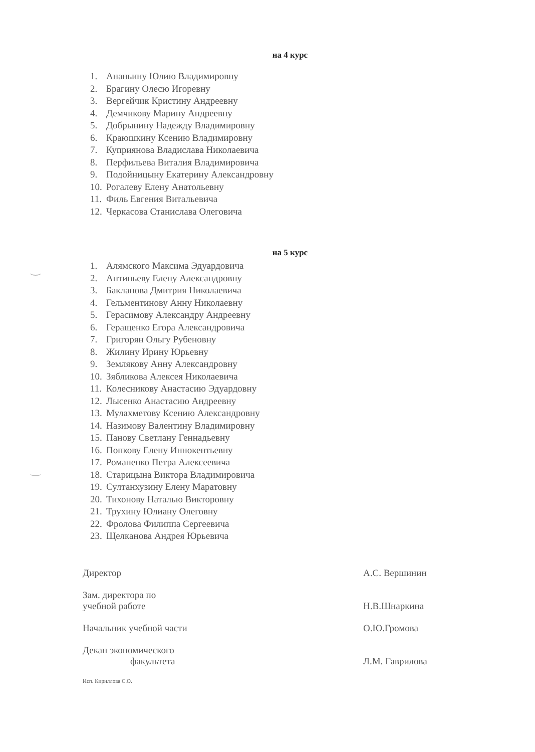на 4 курс
1. Ананьину Юлию Владимировну
2. Брагину Олесю Игоревну
3. Вергейчик Кристину Андреевну
4. Демчикову Марину Андреевну
5. Добрынину Надежду Владимировну
6. Краюшкину Ксению Владимировну
7. Куприянова Владислава Николаевича
8. Перфильева Виталия Владимировича
9. Подойницыну Екатерину Александровну
10. Рогалеву Елену Анатольевну
11. Филь Евгения Витальевича
12. Черкасова Станислава Олеговича
на 5 курс
1. Алямского Максима Эдуардовича
2. Антипьеву Елену Александровну
3. Бакланова Дмитрия Николаевича
4. Гельментинову Анну Николаевну
5. Герасимову Александру Андреевну
6. Геращенко Егора Александровича
7. Григорян Ольгу Рубеновну
8. Жилину Ирину Юрьевну
9. Землякову Анну Александровну
10. Зябликова Алексея Николаевича
11. Колесникову Анастасию Эдуардовну
12. Лысенко Анастасию Андреевну
13. Мулахметову Ксению Александровну
14. Назимову Валентину Владимировну
15. Панову Светлану Геннадьевну
16. Попкову Елену Иннокентьевну
17. Романенко Петра Алексеевича
18. Старицына Виктора Владимировича
19. Султанхузину Елену Маратовну
20. Тихонову Наталью Викторовну
21. Трухину Юлиану Олеговну
22. Фролова Филиппа Сергеевича
23. Щелканова Андрея Юрьевича
Директор
А.С. Вершинин
Зам. директора по
учебной работе
Н.В.Шнаркина
Начальник учебной части
О.Ю.Громова
Декан экономического
факультета
Л.М. Гаврилова
Исп. Кириллова С.О.